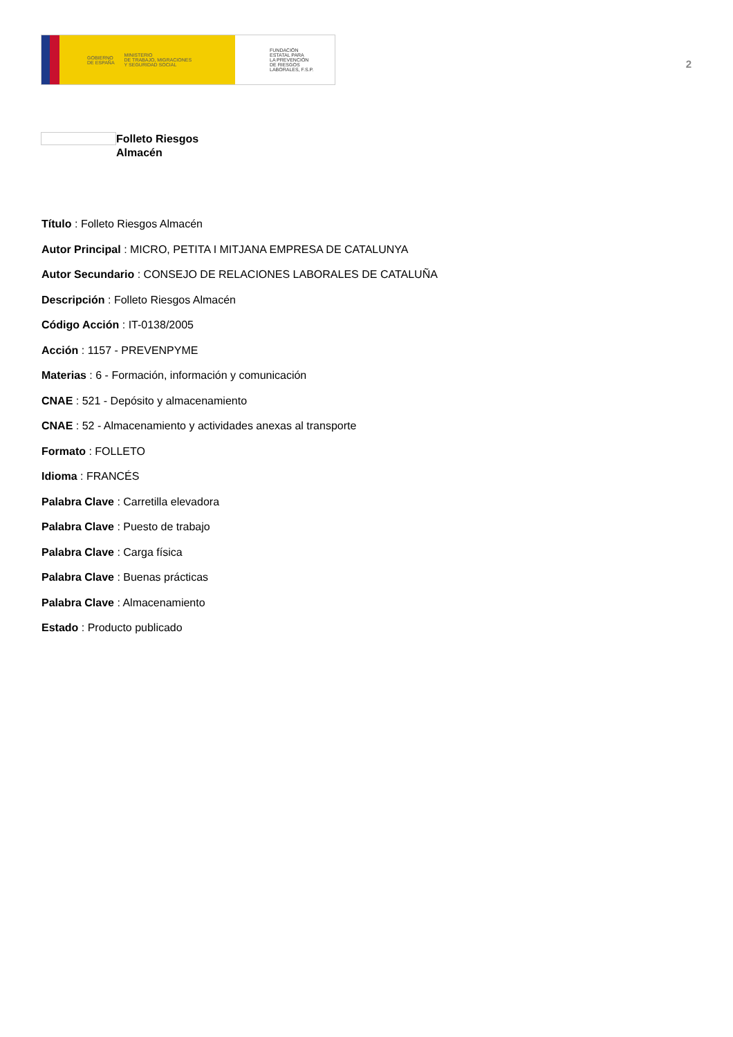GOBIERNO
DE ESPAÑA MINISTERIO
DE TRABAJO, MIGRACIONES
Y SEGURIDAD SOCIAL
FUNDACIÓN
ESTATAL PARA
LA PREVENCIÓN
DE RIESGOS
LABORALES, F.S.P.
2
Folleto Riesgos
Almacén
Título : Folleto Riesgos Almacén
Autor Principal : MICRO, PETITA I MITJANA EMPRESA DE CATALUNYA
Autor Secundario : CONSEJO DE RELACIONES LABORALES DE CATALUÑA
Descripción : Folleto Riesgos Almacén
Código Acción : IT-0138/2005
Acción : 1157 - PREVENPYME
Materias : 6 - Formación, información y comunicación
CNAE : 521 - Depósito y almacenamiento
CNAE : 52 - Almacenamiento y actividades anexas al transporte
Formato : FOLLETO
Idioma : FRANCÉS
Palabra Clave : Carretilla elevadora
Palabra Clave : Puesto de trabajo
Palabra Clave : Carga física
Palabra Clave : Buenas prácticas
Palabra Clave : Almacenamiento
Estado : Producto publicado